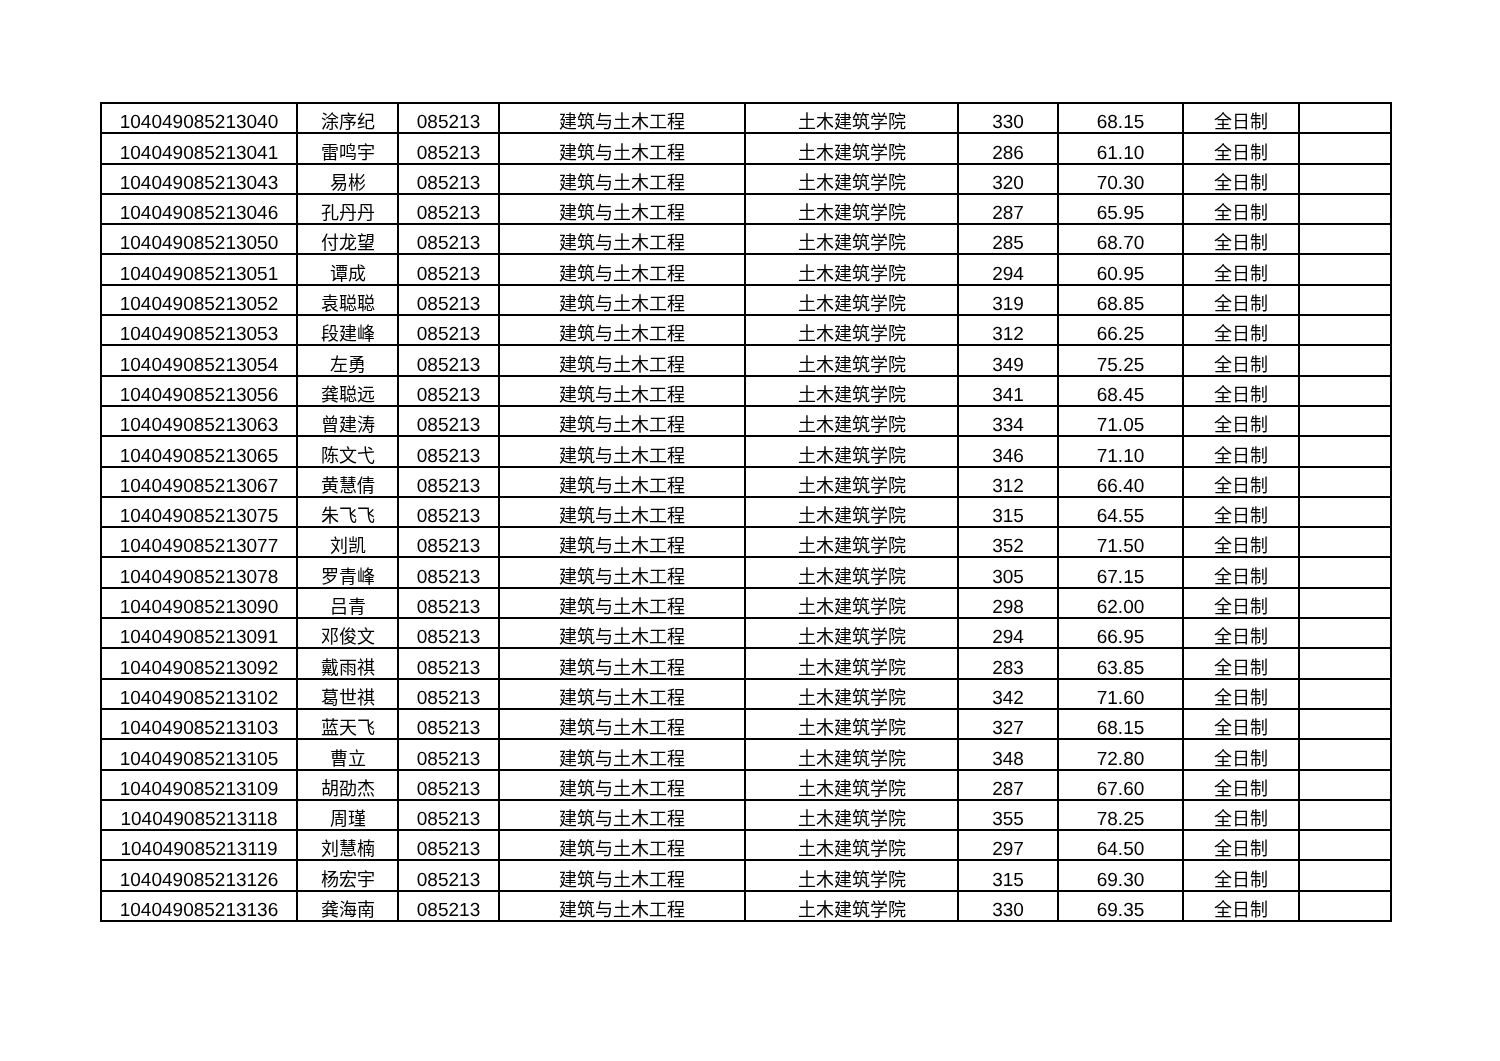| 104049085213040 | 涂序纪 | 085213 | 建筑与土木工程 | 土木建筑学院 | 330 | 68.15 | 全日制 | |
| 104049085213041 | 雷鸣宇 | 085213 | 建筑与土木工程 | 土木建筑学院 | 286 | 61.10 | 全日制 | |
| 104049085213043 | 易彬 | 085213 | 建筑与土木工程 | 土木建筑学院 | 320 | 70.30 | 全日制 | |
| 104049085213046 | 孔丹丹 | 085213 | 建筑与土木工程 | 土木建筑学院 | 287 | 65.95 | 全日制 | |
| 104049085213050 | 付龙望 | 085213 | 建筑与土木工程 | 土木建筑学院 | 285 | 68.70 | 全日制 | |
| 104049085213051 | 谭成 | 085213 | 建筑与土木工程 | 土木建筑学院 | 294 | 60.95 | 全日制 | |
| 104049085213052 | 袁聪聪 | 085213 | 建筑与土木工程 | 土木建筑学院 | 319 | 68.85 | 全日制 | |
| 104049085213053 | 段建峰 | 085213 | 建筑与土木工程 | 土木建筑学院 | 312 | 66.25 | 全日制 | |
| 104049085213054 | 左勇 | 085213 | 建筑与土木工程 | 土木建筑学院 | 349 | 75.25 | 全日制 | |
| 104049085213056 | 龚聪远 | 085213 | 建筑与土木工程 | 土木建筑学院 | 341 | 68.45 | 全日制 | |
| 104049085213063 | 曾建涛 | 085213 | 建筑与土木工程 | 土木建筑学院 | 334 | 71.05 | 全日制 | |
| 104049085213065 | 陈文弋 | 085213 | 建筑与土木工程 | 土木建筑学院 | 346 | 71.10 | 全日制 | |
| 104049085213067 | 黄慧倩 | 085213 | 建筑与土木工程 | 土木建筑学院 | 312 | 66.40 | 全日制 | |
| 104049085213075 | 朱飞飞 | 085213 | 建筑与土木工程 | 土木建筑学院 | 315 | 64.55 | 全日制 | |
| 104049085213077 | 刘凯 | 085213 | 建筑与土木工程 | 土木建筑学院 | 352 | 71.50 | 全日制 | |
| 104049085213078 | 罗青峰 | 085213 | 建筑与土木工程 | 土木建筑学院 | 305 | 67.15 | 全日制 | |
| 104049085213090 | 吕青 | 085213 | 建筑与土木工程 | 土木建筑学院 | 298 | 62.00 | 全日制 | |
| 104049085213091 | 邓俊文 | 085213 | 建筑与土木工程 | 土木建筑学院 | 294 | 66.95 | 全日制 | |
| 104049085213092 | 戴雨祺 | 085213 | 建筑与土木工程 | 土木建筑学院 | 283 | 63.85 | 全日制 | |
| 104049085213102 | 葛世祺 | 085213 | 建筑与土木工程 | 土木建筑学院 | 342 | 71.60 | 全日制 | |
| 104049085213103 | 蓝天飞 | 085213 | 建筑与土木工程 | 土木建筑学院 | 327 | 68.15 | 全日制 | |
| 104049085213105 | 曹立 | 085213 | 建筑与土木工程 | 土木建筑学院 | 348 | 72.80 | 全日制 | |
| 104049085213109 | 胡劭杰 | 085213 | 建筑与土木工程 | 土木建筑学院 | 287 | 67.60 | 全日制 | |
| 104049085213118 | 周瑾 | 085213 | 建筑与土木工程 | 土木建筑学院 | 355 | 78.25 | 全日制 | |
| 104049085213119 | 刘慧楠 | 085213 | 建筑与土木工程 | 土木建筑学院 | 297 | 64.50 | 全日制 | |
| 104049085213126 | 杨宏宇 | 085213 | 建筑与土木工程 | 土木建筑学院 | 315 | 69.30 | 全日制 | |
| 104049085213136 | 龚海南 | 085213 | 建筑与土木工程 | 土木建筑学院 | 330 | 69.35 | 全日制 | |